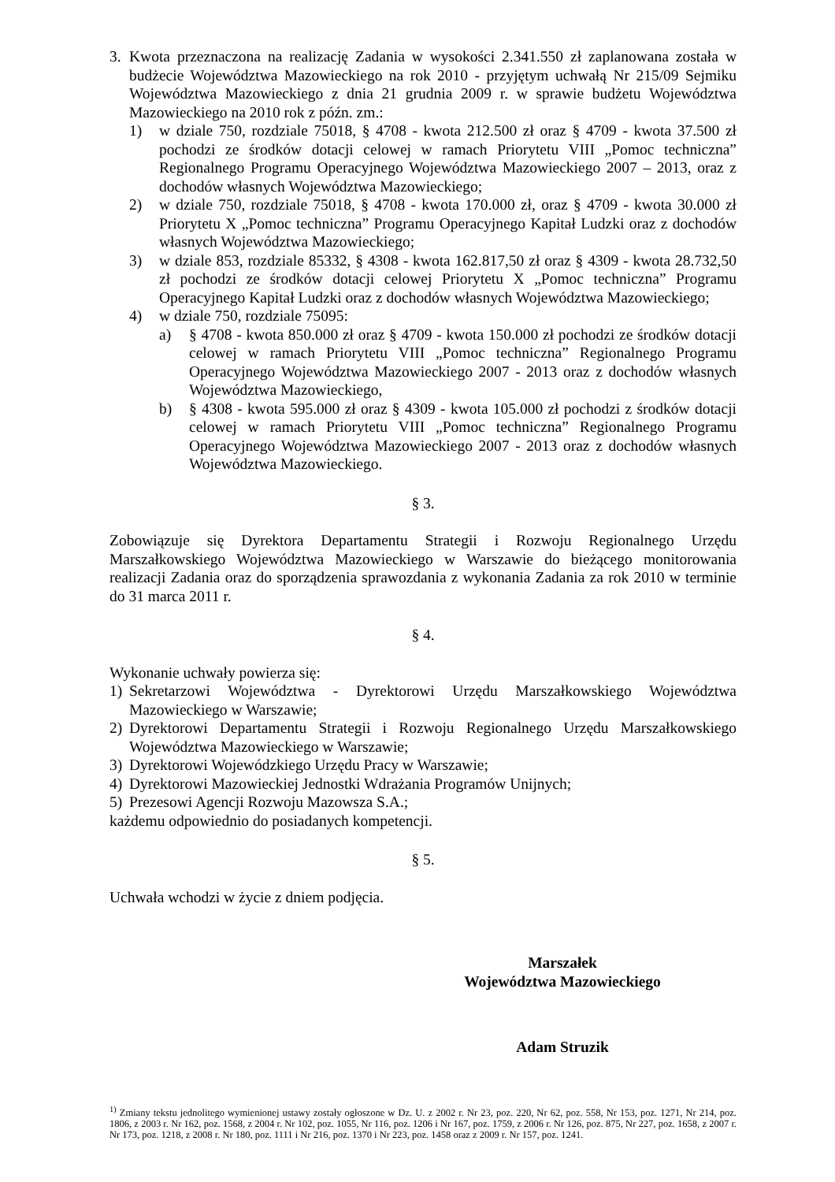3. Kwota przeznaczona na realizację Zadania w wysokości 2.341.550 zł zaplanowana została w budżecie Województwa Mazowieckiego na rok 2010 - przyjętym uchwałą Nr 215/09 Sejmiku Województwa Mazowieckiego z dnia 21 grudnia 2009 r. w sprawie budżetu Województwa Mazowieckiego na 2010 rok z późn. zm.:
1) w dziale 750, rozdziale 75018, § 4708 - kwota 212.500 zł oraz § 4709 - kwota 37.500 zł pochodzi ze środków dotacji celowej w ramach Priorytetu VIII „Pomoc techniczna” Regionalnego Programu Operacyjnego Województwa Mazowieckiego 2007 – 2013, oraz z dochodów własnych Województwa Mazowieckiego;
2) w dziale 750, rozdziale 75018, § 4708 - kwota 170.000 zł, oraz § 4709 - kwota 30.000 zł Priorytetu X „Pomoc techniczna” Programu Operacyjnego Kapitał Ludzki oraz z dochodów własnych Województwa Mazowieckiego;
3) w dziale 853, rozdziale 85332, § 4308 - kwota 162.817,50 zł oraz § 4309 - kwota 28.732,50 zł pochodzi ze środków dotacji celowej Priorytetu X „Pomoc techniczna” Programu Operacyjnego Kapitał Ludzki oraz z dochodów własnych Województwa Mazowieckiego;
4) w dziale 750, rozdziale 75095:
a) § 4708 - kwota 850.000 zł oraz § 4709 - kwota 150.000 zł pochodzi ze środków dotacji celowej w ramach Priorytetu VIII „Pomoc techniczna” Regionalnego Programu Operacyjnego Województwa Mazowieckiego 2007 - 2013 oraz z dochodów własnych Województwa Mazowieckiego,
b) § 4308 - kwota 595.000 zł oraz § 4309 - kwota 105.000 zł pochodzi z środków dotacji celowej w ramach Priorytetu VIII „Pomoc techniczna” Regionalnego Programu Operacyjnego Województwa Mazowieckiego 2007 - 2013 oraz z dochodów własnych Województwa Mazowieckiego.
§ 3.
Zobowiązuje się Dyrektora Departamentu Strategii i Rozwoju Regionalnego Urzędu Marszałkowskiego Województwa Mazowieckiego w Warszawie do bieżącego monitorowania realizacji Zadania oraz do sporządzenia sprawozdania z wykonania Zadania za rok 2010 w terminie do 31 marca 2011 r.
§ 4.
Wykonanie uchwały powierza się:
1) Sekretarzowi Województwa - Dyrektorowi Urzędu Marszałkowskiego Województwa Mazowieckiego w Warszawie;
2) Dyrektorowi Departamentu Strategii i Rozwoju Regionalnego Urzędu Marszałkowskiego Województwa Mazowieckiego w Warszawie;
3) Dyrektorowi Wojewódzkiego Urzędu Pracy w Warszawie;
4) Dyrektorowi Mazowieckiej Jednostki Wdrażania Programów Unijnych;
5) Prezesowi Agencji Rozwoju Mazowsza S.A.;
każdemu odpowiednio do posiadanych kompetencji.
§ 5.
Uchwała wchodzi w życie z dniem podjęcia.
Marszałek
Województwa Mazowieckiego
Adam Struzik
<sup>1)</sup> Zmiany tekstu jednolitego wymienionej ustawy zostały ogłoszone w Dz. U. z 2002 r. Nr 23, poz. 220, Nr 62, poz. 558, Nr 153, poz. 1271, Nr 214, poz. 1806, z 2003 r. Nr 162, poz. 1568, z 2004 r. Nr 102, poz. 1055, Nr 116, poz. 1206 i Nr 167, poz. 1759, z 2006 r. Nr 126, poz. 875, Nr 227, poz. 1658, z 2007 r. Nr 173, poz. 1218, z 2008 r. Nr 180, poz. 1111 i Nr 216, poz. 1370 i Nr 223, poz. 1458 oraz z 2009 r. Nr 157, poz. 1241.